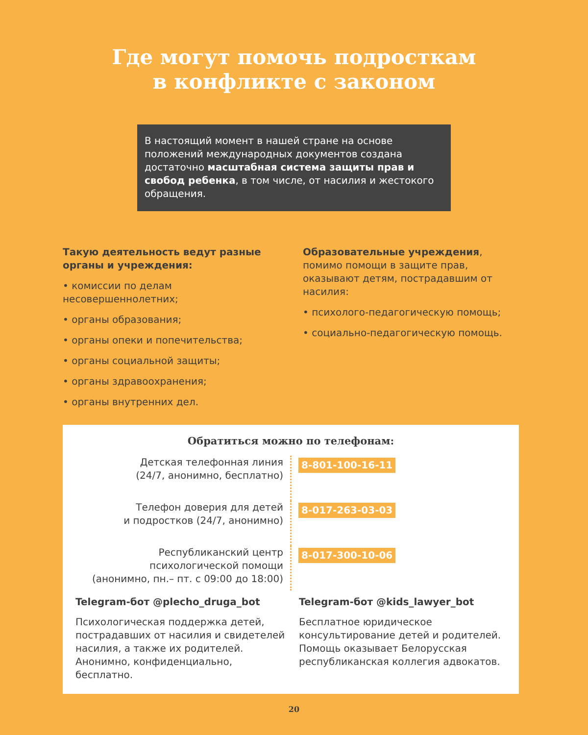Где могут помочь подросткам
в конфликте с законом
В настоящий момент в нашей стране на основе положений международных документов создана достаточно масштабная система защиты прав и свобод ребенка, в том числе, от насилия и жестокого обращения.
Такую деятельность ведут разные органы и учреждения:
• комиссии по делам несовершеннолетних;
• органы образования;
• органы опеки и попечительства;
• органы социальной защиты;
• органы здравоохранения;
• органы внутренних дел.
Образовательные учреждения, помимо помощи в защите прав, оказывают детям, пострадавшим от насилия:
• психолого-педагогическую помощь;
• социально-педагогическую помощь.
Обратиться можно по телефонам:
Детская телефонная линия
(24/7, анонимно, бесплатно)
8-801-100-16-11
Телефон доверия для детей
и подростков (24/7, анонимно)
8-017-263-03-03
Республиканский центр
психологической помощи
(анонимно, пн.– пт. с 09:00 до 18:00)
8-017-300-10-06
Telegram-бот @plecho_druga_bot
Психологическая поддержка детей, пострадавших от насилия и свидетелей насилия, а также их родителей. Анонимно, конфиденциально, бесплатно.
Telegram-бот @kids_lawyer_bot
Бесплатное юридическое консультирование детей и родителей. Помощь оказывает Белорусская республиканская коллегия адвокатов.
20